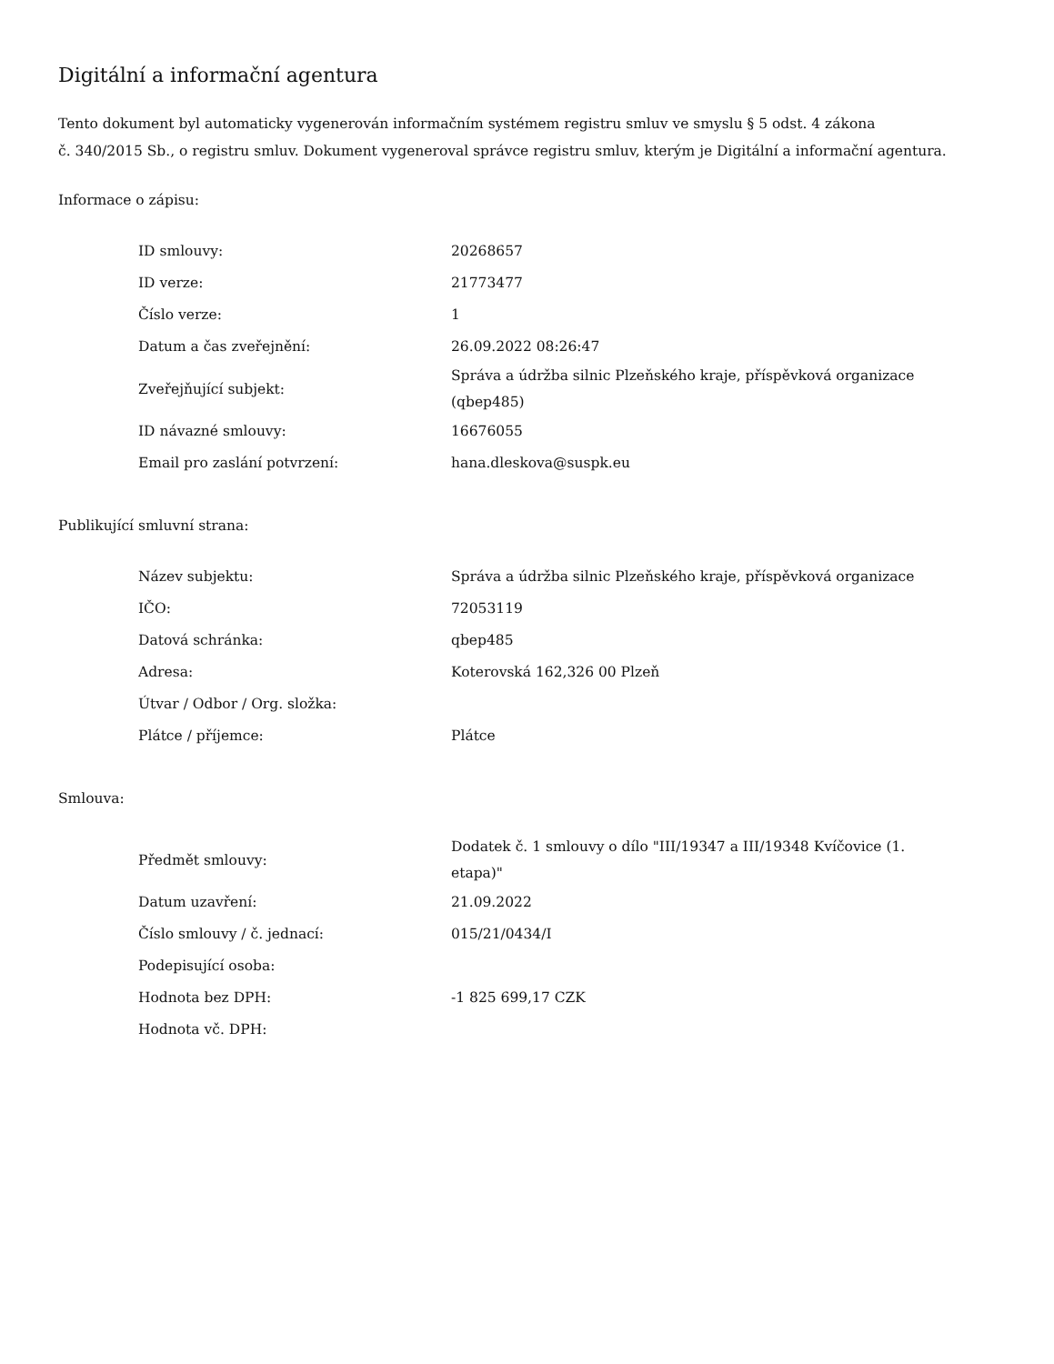Digitální a informační agentura
Tento dokument byl automaticky vygenerován informačním systémem registru smluv ve smyslu § 5 odst. 4 zákona
č. 340/2015 Sb., o registru smluv. Dokument vygeneroval správce registru smluv, kterým je Digitální a informační agentura.
Informace o zápisu:
| ID smlouvy: | 20268657 |
| ID verze: | 21773477 |
| Číslo verze: | 1 |
| Datum a čas zveřejnění: | 26.09.2022 08:26:47 |
| Zveřejňující subjekt: | Správa a údržba silnic Plzeňského kraje, příspěvková organizace (qbep485) |
| ID návazné smlouvy: | 16676055 |
| Email pro zaslání potvrzení: | hana.dleskova@suspk.eu |
Publikující smluvní strana:
| Název subjektu: | Správa a údržba silnic Plzeňského kraje, příspěvková organizace |
| IČO: | 72053119 |
| Datová schránka: | qbep485 |
| Adresa: | Koterovská 162,326 00 Plzeň |
| Útvar / Odbor / Org. složka: | |
| Plátce / příjemce: | Plátce |
Smlouva:
| Předmět smlouvy: | Dodatek č. 1 smlouvy o dílo "III/19347 a III/19348 Kvíčovice (1. etapa)" |
| Datum uzavření: | 21.09.2022 |
| Číslo smlouvy / č. jednací: | 015/21/0434/I |
| Podepisující osoba: | |
| Hodnota bez DPH: | -1 825 699,17 CZK |
| Hodnota vč. DPH: | |